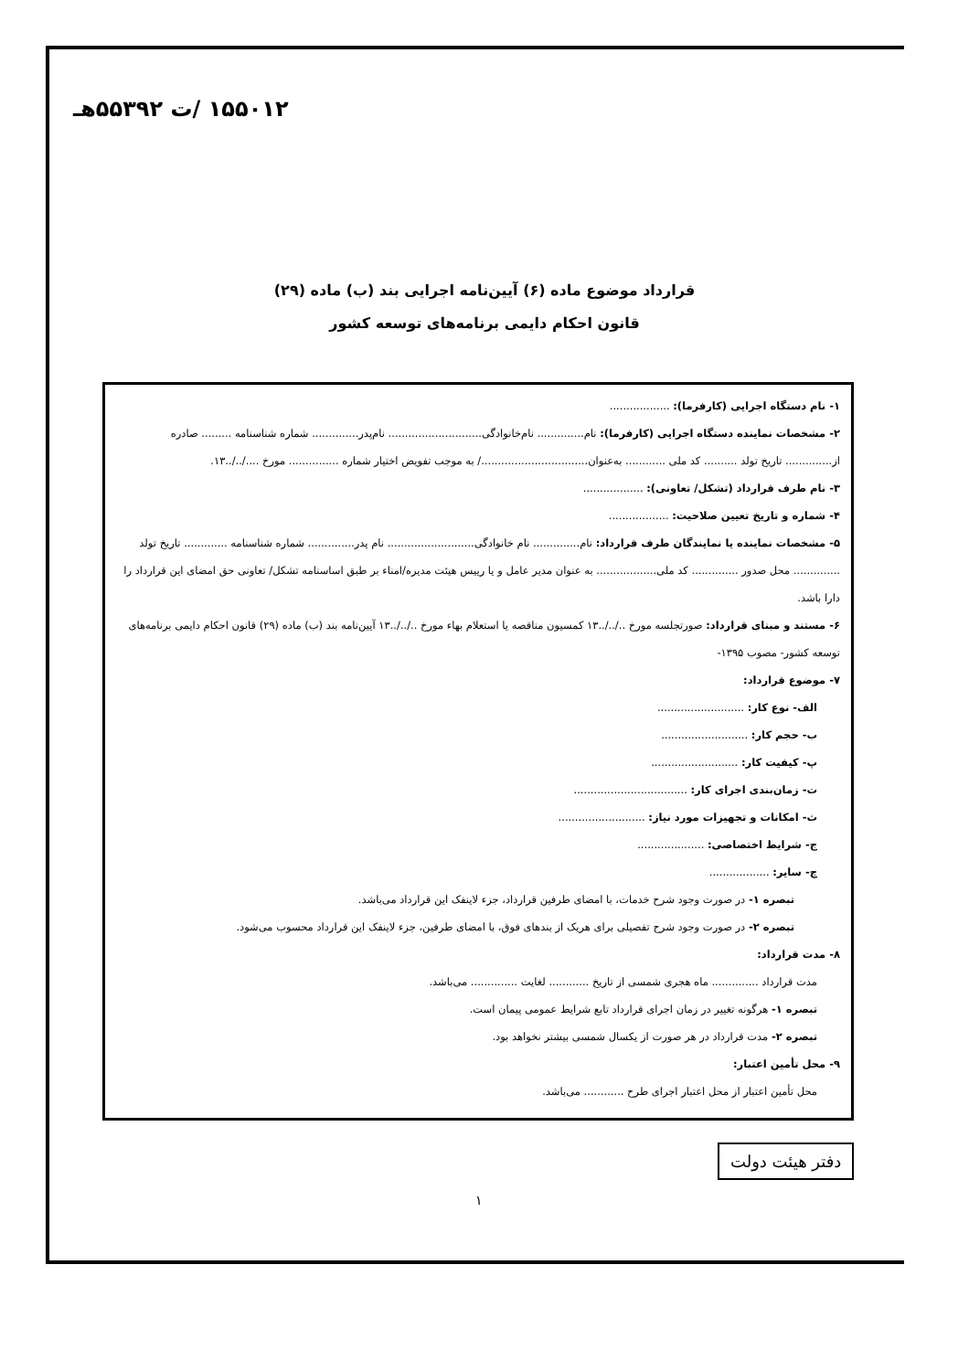۱۵۵۰۱۲ /ت ۵۵۳۹۲هـ
قرارداد موضوع ماده (۶) آیین‌نامه اجرایی بند (ب) ماده (۲۹)
قانون احکام دایمی برنامه‌های توسعه کشور
۱- نام دستگاه اجرایی (کارفرما): ..................
۲- مشخصات نماینده دستگاه اجرایی (کارفرما): نام.............. نام‌خانوادگی............................ نام‌پدر.............. شماره شناسنامه ......... صادره از.............. تاریخ تولد .......... کد ملی ............ به‌عنوان................................/ به موجب تفویض اختیار شماره ............... مورخ ..../../..۱۳.
۳- نام طرف قرارداد (تشکل/ تعاونی): ..................
۴- شماره و تاریخ تعیین صلاحیت: ..................
۵- مشخصات نماینده یا نمایندگان طرف قرارداد: نام.............. نام خانوادگی.......................... نام پدر.............. شماره شناسنامه ............. تاریخ تولد .............. محل صدور .............. کد ملی.................. به عنوان مدیر عامل و یا رییس هیئت مدیره/امناء بر طبق اساسنامه تشکل/ تعاونی حق امضای این قرارداد را دارا باشد.
۶- مستند و مبنای قرارداد: صورتجلسه مورخ ../../..۱۳ کمسیون مناقصه یا استعلام بهاء مورخ ../../..۱۳ آیین‌نامه بند (ب) ماده (۲۹) قانون احکام دایمی برنامه‌های توسعه کشور- مصوب ۱۳۹۵-
۷- موضوع قرارداد:
الف- نوع کار: ..........................
ب- حجم کار: ..........................
پ- کیفیت کار: ..........................
ت- زمان‌بندی اجرای کار: ..................................
ث- امکانات و تجهیزات مورد نیاز: ..........................
ج- شرایط اختصاصی: ....................
چ- سایر: ..................
تبصره ۱- در صورت وجود شرح خدمات، با امضای طرفین قرارداد، جزء لاینفک این قرارداد می‌باشد.
تبصره ۲- در صورت وجود شرح تفصیلی برای هریک از بندهای فوق، با امضای طرفین، جزء لاینفک این قرارداد محسوب می‌شود.
۸- مدت قرارداد:
مدت قرارداد .............. ماه هجری شمسی از تاریخ ............ لغایت .............. می‌باشد.
تبصره ۱- هرگونه تغییر در زمان اجرای قرارداد تابع شرایط عمومی پیمان است.
تبصره ۲- مدت قرارداد در هر صورت از یکسال شمسی بیشتر نخواهد بود.
۹- محل تأمین اعتبار:
محل تأمین اعتبار از محل اعتبار اجرای طرح ............ می‌باشد.
دفتر هیئت دولت
۱